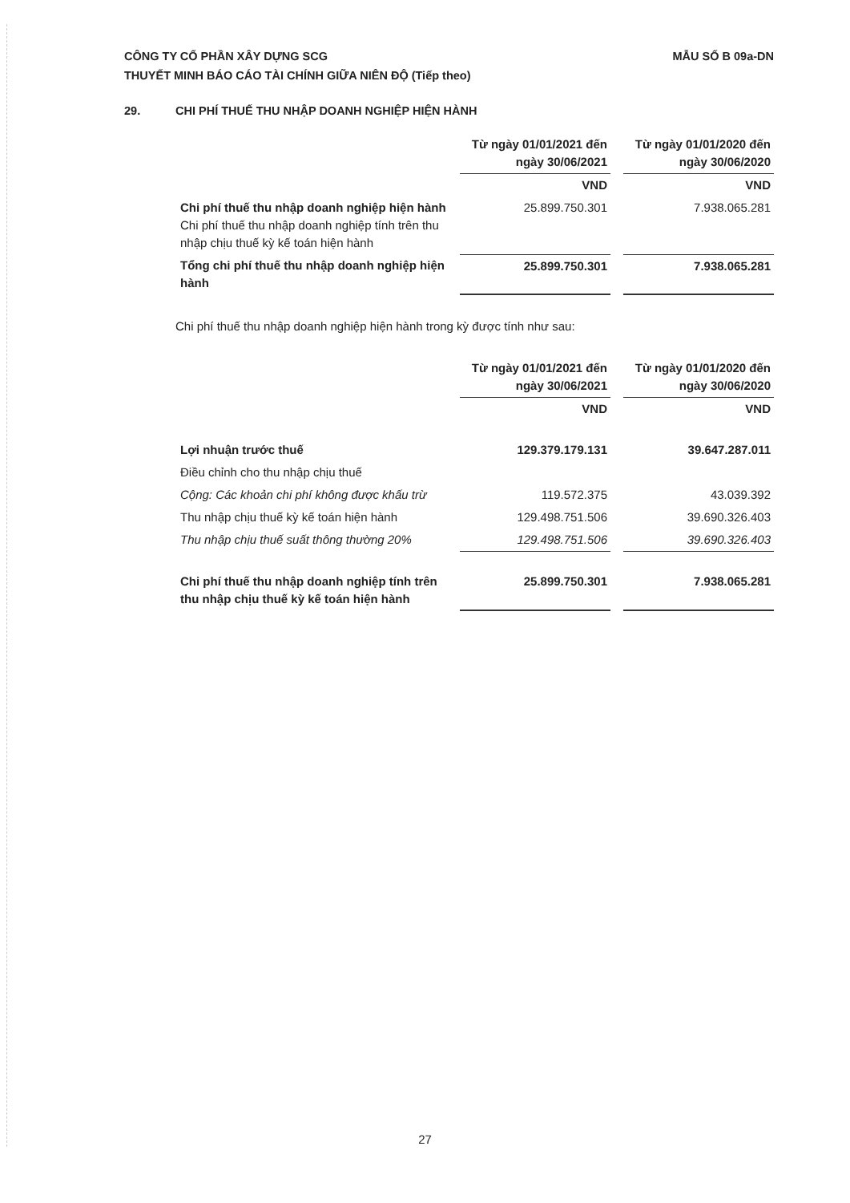CÔNG TY CỔ PHẦN XÂY DỰNG SCG
THUYẾT MINH BÁO CÁO TÀI CHÍNH GIỮA NIÊN ĐỘ (Tiếp theo)
MẪU SỐ B 09a-DN
29. CHI PHÍ THUẾ THU NHẬP DOANH NGHIỆP HIỆN HÀNH
| | Từ ngày 01/01/2021 đến ngày 30/06/2021 | | Từ ngày 01/01/2020 đến ngày 30/06/2020 |
| --- | --- | --- | --- |
| | VND | | VND |
| Chi phí thuế thu nhập doanh nghiệp hiện hành Chi phí thuế thu nhập doanh nghiệp tính trên thu nhập chịu thuế kỳ kế toán hiện hành | 25.899.750.301 | | 7.938.065.281 |
| Tổng chi phí thuế thu nhập doanh nghiệp hiện hành | 25.899.750.301 | | 7.938.065.281 |
Chi phí thuế thu nhập doanh nghiệp hiện hành trong kỳ được tính như sau:
| | Từ ngày 01/01/2021 đến ngày 30/06/2021 | | Từ ngày 01/01/2020 đến ngày 30/06/2020 |
| --- | --- | --- | --- |
| | VND | | VND |
| Lợi nhuận trước thuế | 129.379.179.131 | | 39.647.287.011 |
| Điều chỉnh cho thu nhập chịu thuế | | | |
| Cộng: Các khoản chi phí không được khấu trừ | 119.572.375 | | 43.039.392 |
| Thu nhập chịu thuế kỳ kế toán hiện hành | 129.498.751.506 | | 39.690.326.403 |
| Thu nhập chịu thuế suất thông thường 20% | 129.498.751.506 | | 39.690.326.403 |
| Chi phí thuế thu nhập doanh nghiệp tính trên thu nhập chịu thuế kỳ kế toán hiện hành | 25.899.750.301 | | 7.938.065.281 |
27